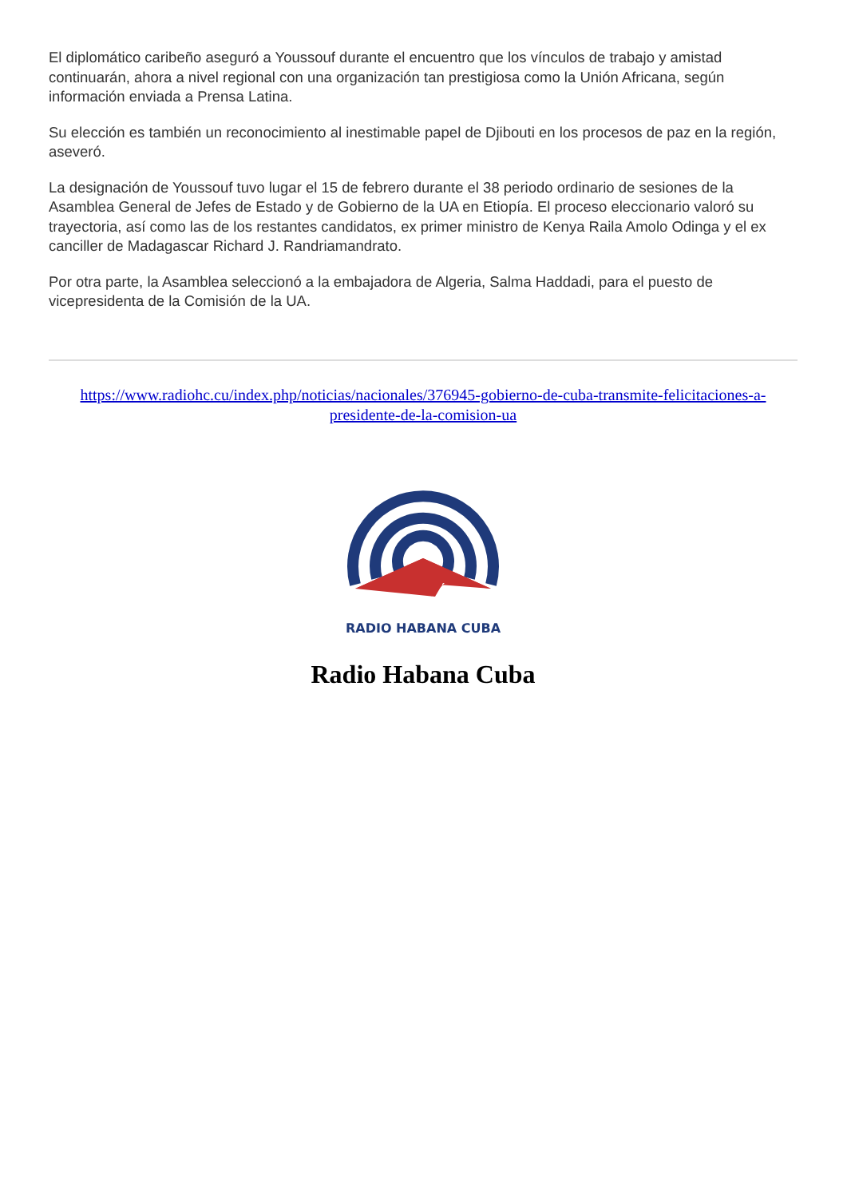El diplomático caribeño aseguró a Youssouf durante el encuentro que los vínculos de trabajo y amistad continuarán, ahora a nivel regional con una organización tan prestigiosa como la Unión Africana, según información enviada a Prensa Latina.
Su elección es también un reconocimiento al inestimable papel de Djibouti en los procesos de paz en la región, aseveró.
La designación de Youssouf tuvo lugar el 15 de febrero durante el 38 periodo ordinario de sesiones de la Asamblea General de Jefes de Estado y de Gobierno de la UA en Etiopía. El proceso eleccionario valoró su trayectoria, así como las de los restantes candidatos, ex primer ministro de Kenya Raila Amolo Odinga y el ex canciller de Madagascar Richard J. Randriamandrato.
Por otra parte, la Asamblea seleccionó a la embajadora de Algeria, Salma Haddadi, para el puesto de vicepresidenta de la Comisión de la UA.
https://www.radiohc.cu/index.php/noticias/nacionales/376945-gobierno-de-cuba-transmite-felicitaciones-a-presidente-de-la-comision-ua
RADIO HABANA CUBA
Radio Habana Cuba